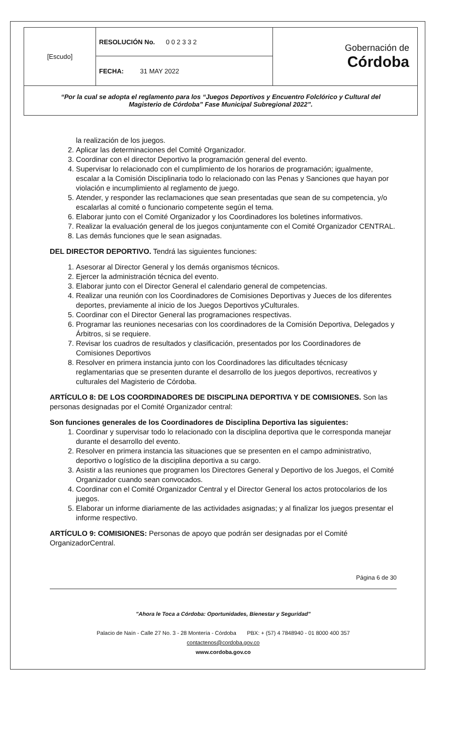| [Escudo] | RESOLUCIÓN No. 0 0 2 3 3 2 | Gobernación de Córdoba |
| | FECHA: 31 MAY 2022 | |
| “Por la cual se adopta el reglamento para los “Juegos Deportivos y Encuentro Folclórico y Cultural del Magisterio de Córdoba” Fase Municipal Subregional 2022”. | | |
la realización de los juegos.
2. Aplicar las determinaciones del Comité Organizador.
3. Coordinar con el director Deportivo la programación general del evento.
4. Supervisar lo relacionado con el cumplimiento de los horarios de programación; igualmente, escalar a la Comisión Disciplinaria todo lo relacionado con las Penas y Sanciones que hayan por violación e incumplimiento al reglamento de juego.
5. Atender, y responder las reclamaciones que sean presentadas que sean de su competencia, y/o escalarlas al comité o funcionario competente según el tema.
6. Elaborar junto con el Comité Organizador y los Coordinadores los boletines informativos.
7. Realizar la evaluación general de los juegos conjuntamente con el Comité Organizador CENTRAL.
8. Las demás funciones que le sean asignadas.
DEL DIRECTOR DEPORTIVO. Tendrá las siguientes funciones:
1. Asesorar al Director General y los demás organismos técnicos.
2. Ejercer la administración técnica del evento.
3. Elaborar junto con el Director General el calendario general de competencias.
4. Realizar una reunión con los Coordinadores de Comisiones Deportivas y Jueces de los diferentes deportes, previamente al inicio de los Juegos Deportivos yCulturales.
5. Coordinar con el Director General las programaciones respectivas.
6. Programar las reuniones necesarias con los coordinadores de la Comisión Deportiva, Delegados y Árbitros, si se requiere.
7. Revisar los cuadros de resultados y clasificación, presentados por los Coordinadores de Comisiones Deportivos
8. Resolver en primera instancia junto con los Coordinadores las dificultades técnicasy reglamentarias que se presenten durante el desarrollo de los juegos deportivos, recreativos y culturales del Magisterio de Córdoba.
ARTÍCULO 8: DE LOS COORDINADORES DE DISCIPLINA DEPORTIVA Y DE COMISIONES. Son las personas designadas por el Comité Organizador central:
Son funciones generales de los Coordinadores de Disciplina Deportiva las siguientes:
1. Coordinar y supervisar todo lo relacionado con la disciplina deportiva que le corresponda manejar durante el desarrollo del evento.
2. Resolver en primera instancia las situaciones que se presenten en el campo administrativo, deportivo o logístico de la disciplina deportiva a su cargo.
3. Asistir a las reuniones que programen los Directores General y Deportivo de los Juegos, el Comité Organizador cuando sean convocados.
4. Coordinar con el Comité Organizador Central y el Director General los actos protocolarios de los juegos.
5. Elaborar un informe diariamente de las actividades asignadas; y al finalizar los juegos presentar el informe respectivo.
ARTÍCULO 9: COMISIONES: Personas de apoyo que podrán ser designadas por el Comité OrganizadorCentral.
Página 6 de 30
"Ahora le Toca a Córdoba: Oportunidades, Bienestar y Seguridad"
Palacio de Naín - Calle 27 No. 3 - 28 Montería - Córdoba PBX: + (57) 4 7848940 - 01 8000 400 357
contactenos@cordoba.gov.co
www.cordoba.gov.co